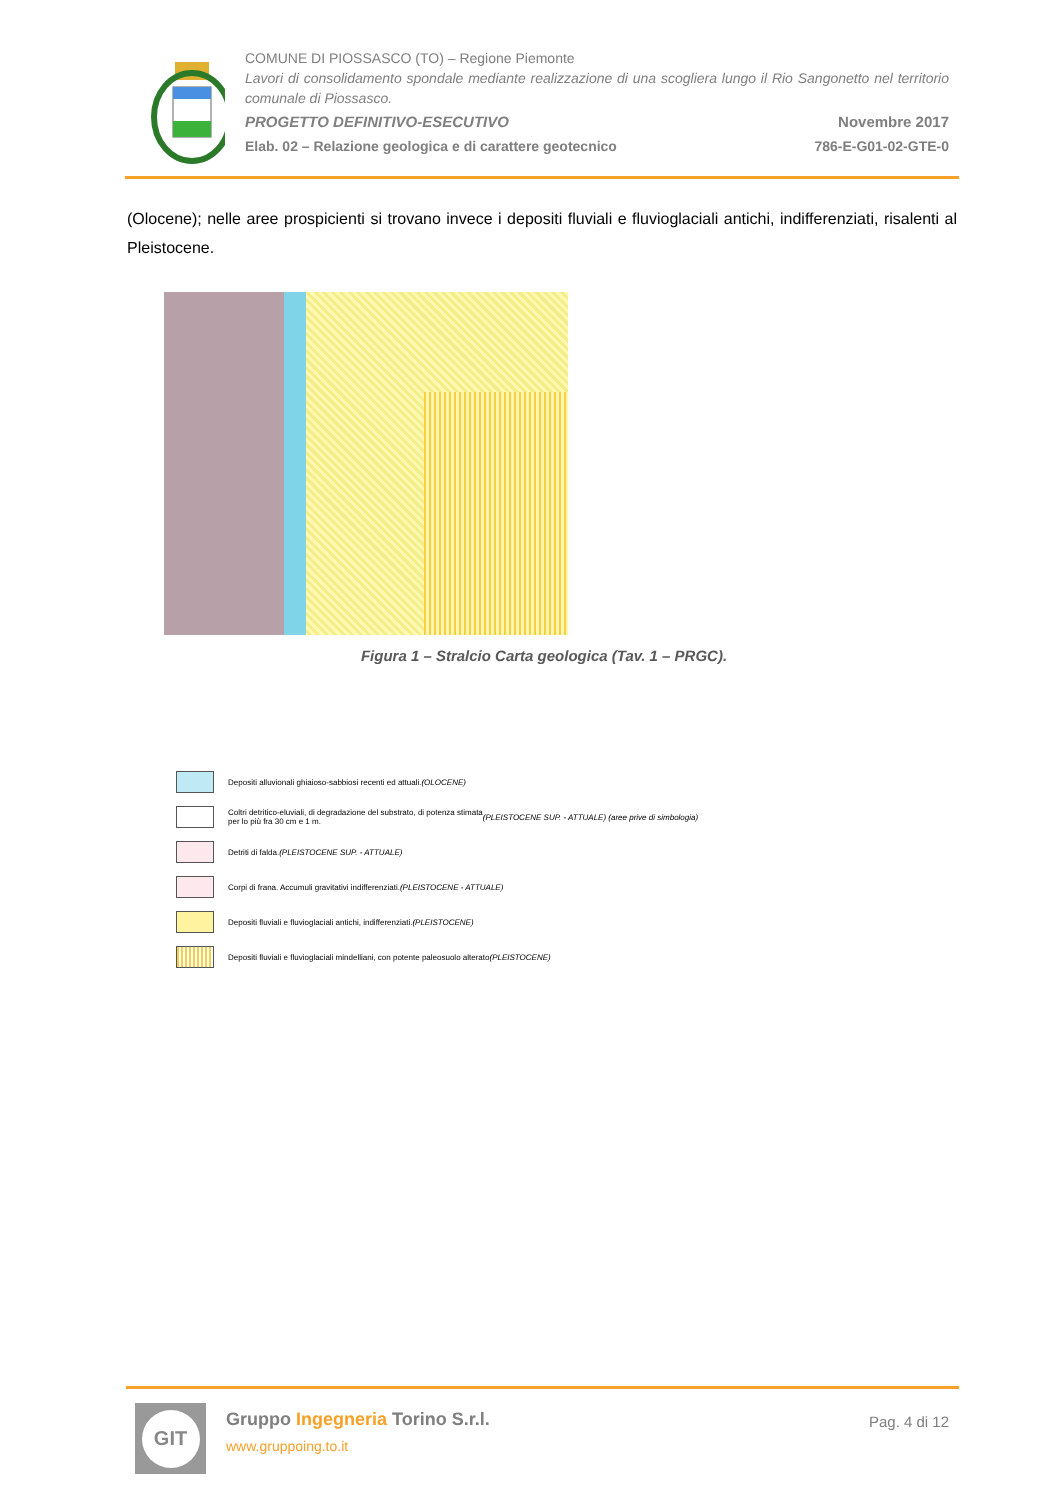COMUNE DI PIOSSASCO (TO) – Regione Piemonte
Lavori di consolidamento spondale mediante realizzazione di una scogliera lungo il Rio Sangonetto nel territorio comunale di Piossasco.
PROGETTO DEFINITIVO-ESECUTIVO Novembre 2017
Elab. 02 – Relazione geologica e di carattere geotecnico 786-E-G01-02-GTE-0
(Olocene); nelle aree prospicienti si trovano invece i depositi fluviali e fluvioglaciali antichi, indifferenziati, risalenti al Pleistocene.
Depositi alluvionali ghiaioso-sabbiosi recenti ed attuali. (OLOCENE)
Coltri detritico-eluviali, di degradazione del substrato, di potenza stimata
per lo più fra 30 cm e 1 m. (PLEISTOCENE SUP. - ATTUALE) (aree prive di simbologia)
Detriti di falda. (PLEISTOCENE SUP. - ATTUALE)
Corpi di frana. Accumuli gravitativi indifferenziati. (PLEISTOCENE - ATTUALE)
Depositi fluviali e fluvioglaciali antichi, indifferenziati. (PLEISTOCENE)
Depositi fluviali e fluvioglaciali mindelliani, con potente paleosuolo alterato
(PLEISTOCENE)
Figura 1 – Stralcio Carta geologica (Tav. 1 – PRGC).
GIT
Gruppo Ingegneria Torino S.r.l.
www.gruppoing.to.it
Pag. 4 di 12